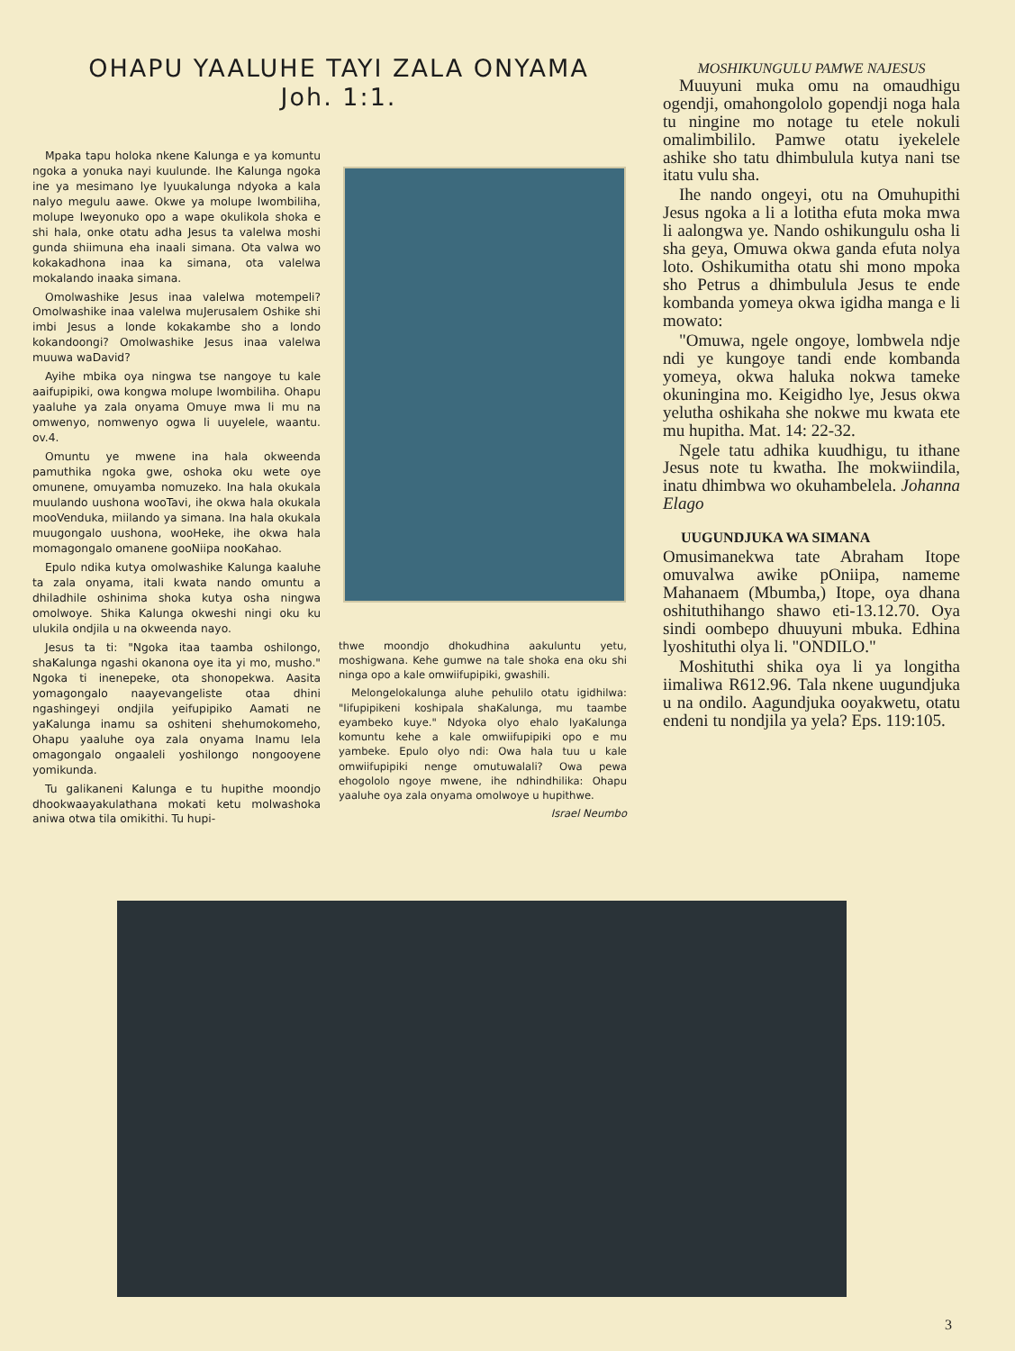OHAPU YAALUHE TAYI ZALA ONYAMA
Joh. 1:1.
Mpaka tapu holoka nkene Kalunga e ya komuntu ngoka a yonuka nayi kuulunde. Ihe Kalunga ngoka ine ya mesimano lye lyuukalunga ndyoka a kala nalyo megulu aawe. Okwe ya molupe lwombiliha, molupe lweyonuko opo a wape okulikola shoka e shi hala, onke otatu adha Jesus ta valelwa moshi gunda shiimuna eha inaali simana. Ota valwa wo kokakadhona inaa ka simana, ota valelwa mokalando inaaka simana.
Omolwashike Jesus inaa valelwa motempeli? Omolwashike inaa valelwa muJerusalem Oshike shi imbi Jesus a londe kokakambe sho a londo kokandoongi? Omolwashike Jesus inaa valelwa muuwa waDavid?
Ayihe mbika oya ningwa tse nangoye tu kale aaifupipiki, owa kongwa molupe lwombiliha. Ohapu yaaluhe ya zala onyama Omuye mwa li mu na omwenyo, nomwenyo ogwa li uuyelele, waantu. ov.4.
Omuntu ye mwene ina hala okweenda pamuthika ngoka gwe, oshoka oku wete oye omunene, omuyamba nomuzeko. Ina hala okukala muulando uushona wooTavi, ihe okwa hala okukala mooVenduka, miilando ya simana. Ina hala okukala muugongalo uushona, wooHeke, ihe okwa hala momagongalo omanene gooNiipa nooKahao.
Epulo ndika kutya omolwashike Kalunga kaaluhe ta zala onyama, itali kwata nando omuntu a dhiladhile oshinima shoka kutya osha ningwa omolwoye. Shika Kalunga okweshi ningi oku ku ulukila ondjila u na okweenda nayo.
Jesus ta ti: "Ngoka itaa taamba oshilongo, shaKalunga ngashi okanona oye ita yi mo, musho." Ngoka ti inenepeke, ota shonopekwa. Aasita yomagongalo naayevangeliste otaa dhini ngashingeyi ondjila yeifupipiko Aamati ne yaKalunga inamu sa oshiteni shehumokomeho, Ohapu yaaluhe oya zala onyama Inamu lela omagongalo ongaaleli yoshilongo nongooyene yomikunda.
Tu galikaneni Kalunga e tu hupithe moondjo dhookwaayakulathana mokati ketu molwashoka aniwa otwa tila omikithi. Tu hupi-
thwe moondjo dhokudhina aakuluntu yetu, moshigwana. Kehe gumwe na tale shoka ena oku shi ninga opo a kale omwiifupipiki, gwashili.
Melongelokalunga aluhe pehulilo otatu igidhilwa: "Iifupipikeni koshipala shaKalunga, mu taambe eyambeko kuye." Ndyoka olyo ehalo lyaKalunga komuntu kehe a kale omwiifupipiki opo e mu yambeke. Epulo olyo ndi: Owa hala tuu u kale omwiifupipiki nenge omutuwalali? Owa pewa ehogololo ngoye mwene, ihe ndhindhilika: Ohapu yaaluhe oya zala onyama omolwoye u hupithwe.
Israel Neumbo
MOSHIKUNGULU PAMWE NAJESUS
Muuyuni muka omu na omaudhigu ogendji, omahongololo gopendji noga hala tu ningine mo notage tu etele nokuli omalimbililo. Pamwe otatu iyekelele ashike sho tatu dhimbulula kutya nani tse itatu vulu sha.
Ihe nando ongeyi, otu na Omuhupithi Jesus ngoka a li a lotitha efuta moka mwa li aalongwa ye. Nando oshikungulu osha li sha geya, Omuwa okwa ganda efuta nolya loto. Oshikumitha otatu shi mono mpoka sho Petrus a dhimbulula Jesus te ende kombanda yomeya okwa igidha manga e li mowato:
"Omuwa, ngele ongoye, lombwela ndje ndi ye kungoye tandi ende kombanda yomeya, okwa haluka nokwa tameke okuningina mo. Keigidho lye, Jesus okwa yelutha oshikaha she nokwe mu kwata ete mu hupitha. Mat. 14: 22-32.
Ngele tatu adhika kuudhigu, tu ithane Jesus note tu kwatha. Ihe mokwiindila, inatu dhimbwa wo okuhambelela. Johanna Elago
UUGUNDJUKA WA SIMANA
Omusimanekwa tate Abraham Itope omuvalwa awike pOniipa, nameme Mahanaem (Mbumba,) Itope, oya dhana oshituthihango shawo eti-13.12.70. Oya sindi oombepo dhuuyuni mbuka. Edhina lyoshituthi olya li. "ONDILO."
Moshituthi shika oya li ya longitha iimaliwa R612.96. Tala nkene uugundjuka u na ondilo. Aagundjuka ooyakwetu, otatu endeni tu nondjila ya yela? Eps. 119:105.
3